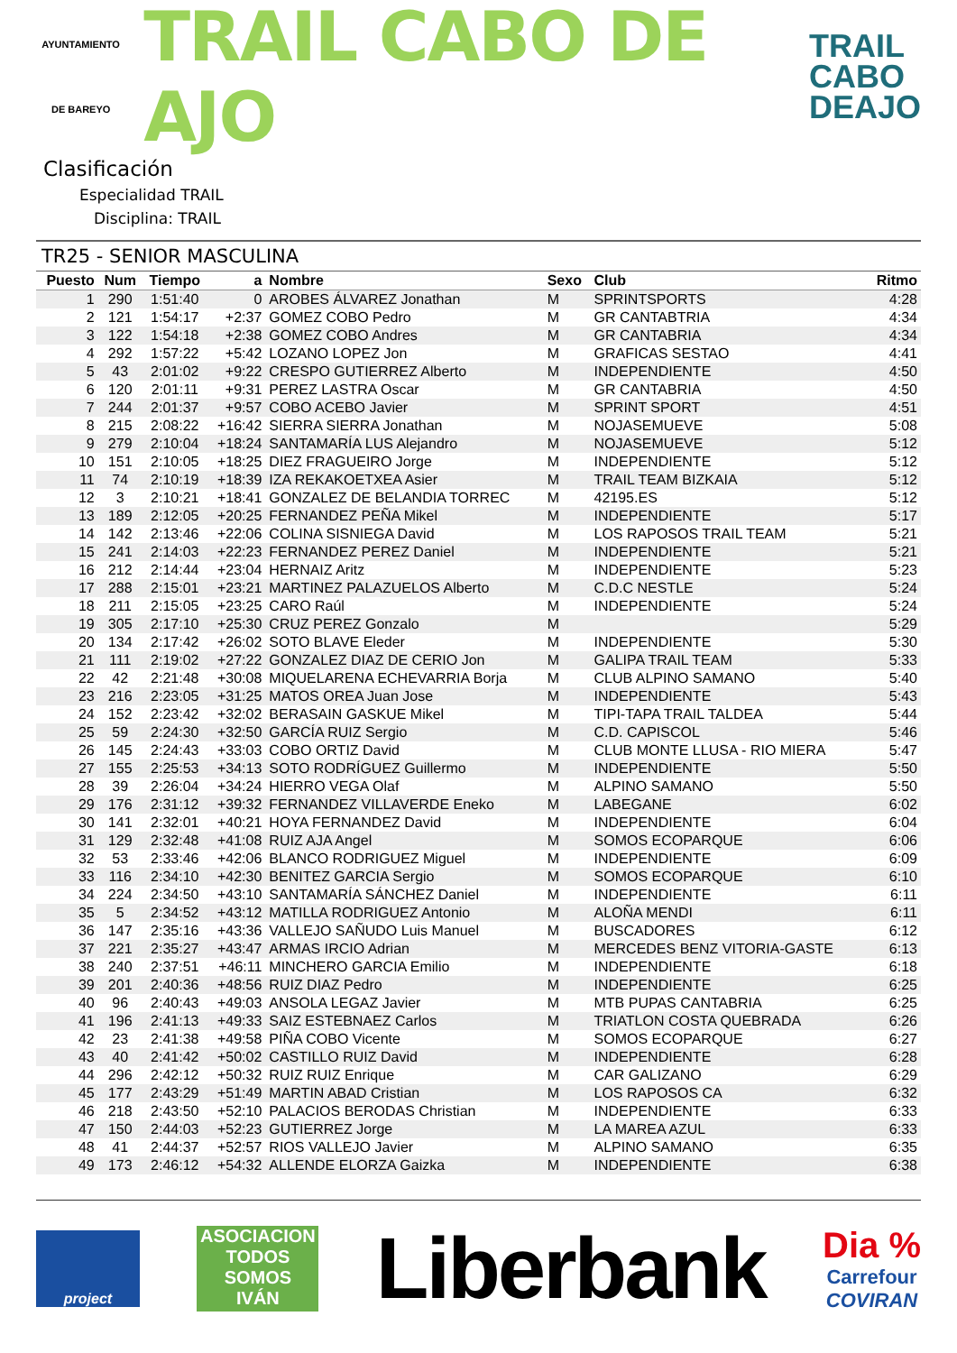AYUNTAMIENTO
DE BAREYO
TRAIL CABO DE AJO
TRAIL
CABO
DEAJO
Clasificación
Especialidad TRAIL
Disciplina: TRAIL
TR25 - SENIOR MASCULINA
| Puesto | Num | Tiempo | a | Nombre | Sexo | Club | Ritmo |
| --- | --- | --- | --- | --- | --- | --- | --- |
| 1 | 290 | 1:51:40 | 0 | AROBES ÁLVAREZ Jonathan | M | SPRINTSPORTS | 4:28 |
| 2 | 121 | 1:54:17 | +2:37 | GOMEZ COBO Pedro | M | GR CANTABTRIA | 4:34 |
| 3 | 122 | 1:54:18 | +2:38 | GOMEZ COBO Andres | M | GR CANTABRIA | 4:34 |
| 4 | 292 | 1:57:22 | +5:42 | LOZANO LOPEZ Jon | M | GRAFICAS SESTAO | 4:41 |
| 5 | 43 | 2:01:02 | +9:22 | CRESPO GUTIERREZ Alberto | M | INDEPENDIENTE | 4:50 |
| 6 | 120 | 2:01:11 | +9:31 | PEREZ LASTRA Oscar | M | GR CANTABRIA | 4:50 |
| 7 | 244 | 2:01:37 | +9:57 | COBO ACEBO Javier | M | SPRINT SPORT | 4:51 |
| 8 | 215 | 2:08:22 | +16:42 | SIERRA SIERRA Jonathan | M | NOJASEMUEVE | 5:08 |
| 9 | 279 | 2:10:04 | +18:24 | SANTAMARÍA LUS Alejandro | M | NOJASEMUEVE | 5:12 |
| 10 | 151 | 2:10:05 | +18:25 | DIEZ FRAGUEIRO Jorge | M | INDEPENDIENTE | 5:12 |
| 11 | 74 | 2:10:19 | +18:39 | IZA REKAKOETXEA Asier | M | TRAIL TEAM BIZKAIA | 5:12 |
| 12 | 3 | 2:10:21 | +18:41 | GONZALEZ DE BELANDIA TORREC | M | 42195.ES | 5:12 |
| 13 | 189 | 2:12:05 | +20:25 | FERNANDEZ PEÑA Mikel | M | INDEPENDIENTE | 5:17 |
| 14 | 142 | 2:13:46 | +22:06 | COLINA SISNIEGA David | M | LOS RAPOSOS TRAIL TEAM | 5:21 |
| 15 | 241 | 2:14:03 | +22:23 | FERNANDEZ PEREZ Daniel | M | INDEPENDIENTE | 5:21 |
| 16 | 212 | 2:14:44 | +23:04 | HERNAIZ Aritz | M | INDEPENDIENTE | 5:23 |
| 17 | 288 | 2:15:01 | +23:21 | MARTINEZ PALAZUELOS Alberto | M | C.D.C NESTLE | 5:24 |
| 18 | 211 | 2:15:05 | +23:25 | CARO Raúl | M | INDEPENDIENTE | 5:24 |
| 19 | 305 | 2:17:10 | +25:30 | CRUZ PEREZ Gonzalo | M | | 5:29 |
| 20 | 134 | 2:17:42 | +26:02 | SOTO BLAVE Eleder | M | INDEPENDIENTE | 5:30 |
| 21 | 111 | 2:19:02 | +27:22 | GONZALEZ DIAZ DE CERIO Jon | M | GALIPA TRAIL TEAM | 5:33 |
| 22 | 42 | 2:21:48 | +30:08 | MIQUELARENA ECHEVARRIA Borja | M | CLUB ALPINO SAMANO | 5:40 |
| 23 | 216 | 2:23:05 | +31:25 | MATOS OREA Juan Jose | M | INDEPENDIENTE | 5:43 |
| 24 | 152 | 2:23:42 | +32:02 | BERASAIN GASKUE Mikel | M | TIPI-TAPA TRAIL TALDEA | 5:44 |
| 25 | 59 | 2:24:30 | +32:50 | GARCÍA RUIZ Sergio | M | C.D. CAPISCOL | 5:46 |
| 26 | 145 | 2:24:43 | +33:03 | COBO ORTIZ David | M | CLUB MONTE LLUSA - RIO MIERA | 5:47 |
| 27 | 155 | 2:25:53 | +34:13 | SOTO RODRÍGUEZ Guillermo | M | INDEPENDIENTE | 5:50 |
| 28 | 39 | 2:26:04 | +34:24 | HIERRO VEGA Olaf | M | ALPINO SAMANO | 5:50 |
| 29 | 176 | 2:31:12 | +39:32 | FERNANDEZ VILLAVERDE Eneko | M | LABEGANE | 6:02 |
| 30 | 141 | 2:32:01 | +40:21 | HOYA FERNANDEZ David | M | INDEPENDIENTE | 6:04 |
| 31 | 129 | 2:32:48 | +41:08 | RUIZ AJA Angel | M | SOMOS ECOPARQUE | 6:06 |
| 32 | 53 | 2:33:46 | +42:06 | BLANCO RODRIGUEZ Miguel | M | INDEPENDIENTE | 6:09 |
| 33 | 116 | 2:34:10 | +42:30 | BENITEZ GARCIA Sergio | M | SOMOS ECOPARQUE | 6:10 |
| 34 | 224 | 2:34:50 | +43:10 | SANTAMARÍA SÁNCHEZ Daniel | M | INDEPENDIENTE | 6:11 |
| 35 | 5 | 2:34:52 | +43:12 | MATILLA RODRIGUEZ Antonio | M | ALOÑA MENDI | 6:11 |
| 36 | 147 | 2:35:16 | +43:36 | VALLEJO SAÑUDO Luis Manuel | M | BUSCADORES | 6:12 |
| 37 | 221 | 2:35:27 | +43:47 | ARMAS IRCIO Adrian | M | MERCEDES BENZ VITORIA-GASTE | 6:13 |
| 38 | 240 | 2:37:51 | +46:11 | MINCHERO GARCIA Emilio | M | INDEPENDIENTE | 6:18 |
| 39 | 201 | 2:40:36 | +48:56 | RUIZ DIAZ Pedro | M | INDEPENDIENTE | 6:25 |
| 40 | 96 | 2:40:43 | +49:03 | ANSOLA LEGAZ Javier | M | MTB PUPAS CANTABRIA | 6:25 |
| 41 | 196 | 2:41:13 | +49:33 | SAIZ ESTEBNAEZ Carlos | M | TRIATLON COSTA QUEBRADA | 6:26 |
| 42 | 23 | 2:41:38 | +49:58 | PIÑA COBO Vicente | M | SOMOS ECOPARQUE | 6:27 |
| 43 | 40 | 2:41:42 | +50:02 | CASTILLO RUIZ David | M | INDEPENDIENTE | 6:28 |
| 44 | 296 | 2:42:12 | +50:32 | RUIZ RUIZ Enrique | M | CAR GALIZANO | 6:29 |
| 45 | 177 | 2:43:29 | +51:49 | MARTIN ABAD Cristian | M | LOS RAPOSOS CA | 6:32 |
| 46 | 218 | 2:43:50 | +52:10 | PALACIOS BERODAS Christian | M | INDEPENDIENTE | 6:33 |
| 47 | 150 | 2:44:03 | +52:23 | GUTIERREZ Jorge | M | LA MAREA AZUL | 6:33 |
| 48 | 41 | 2:44:37 | +52:57 | RIOS VALLEJO Javier | M | ALPINO SAMANO | 6:35 |
| 49 | 173 | 2:46:12 | +54:32 | ALLENDE ELORZA Gaizka | M | INDEPENDIENTE | 6:38 |
project
ASOCIACION
TODOS
SOMOS
IVÁN
Liberbank
Dia %
Carrefour
COVIRAN